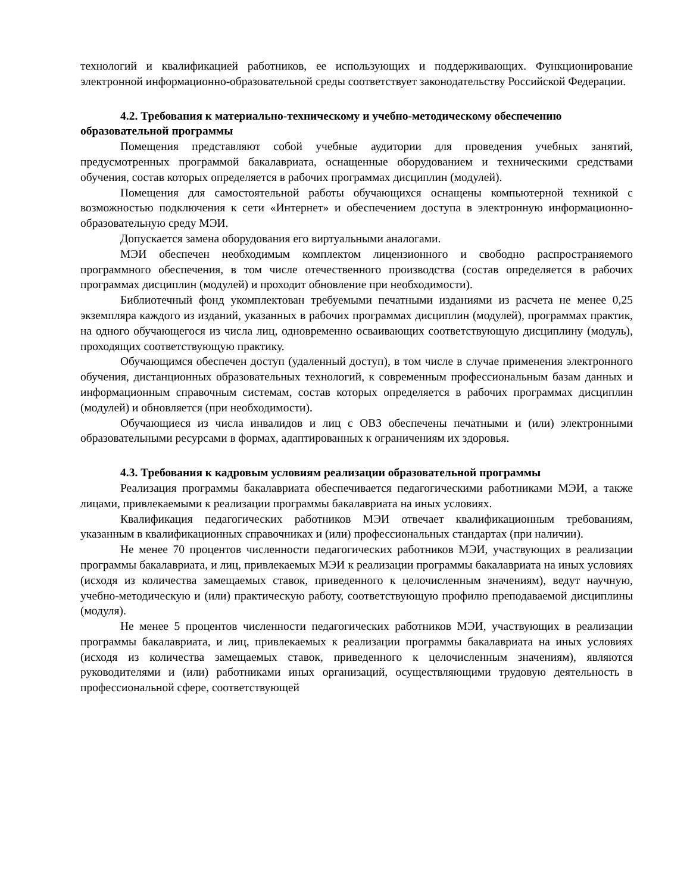технологий и квалификацией работников, ее использующих и поддерживающих. Функционирование электронной информационно-образовательной среды соответствует законодательству Российской Федерации.
4.2. Требования к материально-техническому и учебно-методическому обеспечению образовательной программы
Помещения представляют собой учебные аудитории для проведения учебных занятий, предусмотренных программой бакалавриата, оснащенные оборудованием и техническими средствами обучения, состав которых определяется в рабочих программах дисциплин (модулей).
Помещения для самостоятельной работы обучающихся оснащены компьютерной техникой с возможностью подключения к сети «Интернет» и обеспечением доступа в электронную информационно-образовательную среду МЭИ.
Допускается замена оборудования его виртуальными аналогами.
МЭИ обеспечен необходимым комплектом лицензионного и свободно распространяемого программного обеспечения, в том числе отечественного производства (состав определяется в рабочих программах дисциплин (модулей) и проходит обновление при необходимости).
Библиотечный фонд укомплектован требуемыми печатными изданиями из расчета не менее 0,25 экземпляра каждого из изданий, указанных в рабочих программах дисциплин (модулей), программах практик, на одного обучающегося из числа лиц, одновременно осваивающих соответствующую дисциплину (модуль), проходящих соответствующую практику.
Обучающимся обеспечен доступ (удаленный доступ), в том числе в случае применения электронного обучения, дистанционных образовательных технологий, к современным профессиональным базам данных и информационным справочным системам, состав которых определяется в рабочих программах дисциплин (модулей) и обновляется (при необходимости).
Обучающиеся из числа инвалидов и лиц с ОВЗ обеспечены печатными и (или) электронными образовательными ресурсами в формах, адаптированных к ограничениям их здоровья.
4.3. Требования к кадровым условиям реализации образовательной программы
Реализация программы бакалавриата обеспечивается педагогическими работниками МЭИ, а также лицами, привлекаемыми к реализации программы бакалавриата на иных условиях.
Квалификация педагогических работников МЭИ отвечает квалификационным требованиям, указанным в квалификационных справочниках и (или) профессиональных стандартах (при наличии).
Не менее 70 процентов численности педагогических работников МЭИ, участвующих в реализации программы бакалавриата, и лиц, привлекаемых МЭИ к реализации программы бакалавриата на иных условиях (исходя из количества замещаемых ставок, приведенного к целочисленным значениям), ведут научную, учебно-методическую и (или) практическую работу, соответствующую профилю преподаваемой дисциплины (модуля).
Не менее 5 процентов численности педагогических работников МЭИ, участвующих в реализации программы бакалавриата, и лиц, привлекаемых к реализации программы бакалавриата на иных условиях (исходя из количества замещаемых ставок, приведенного к целочисленным значениям), являются руководителями и (или) работниками иных организаций, осуществляющими трудовую деятельность в профессиональной сфере, соответствующей